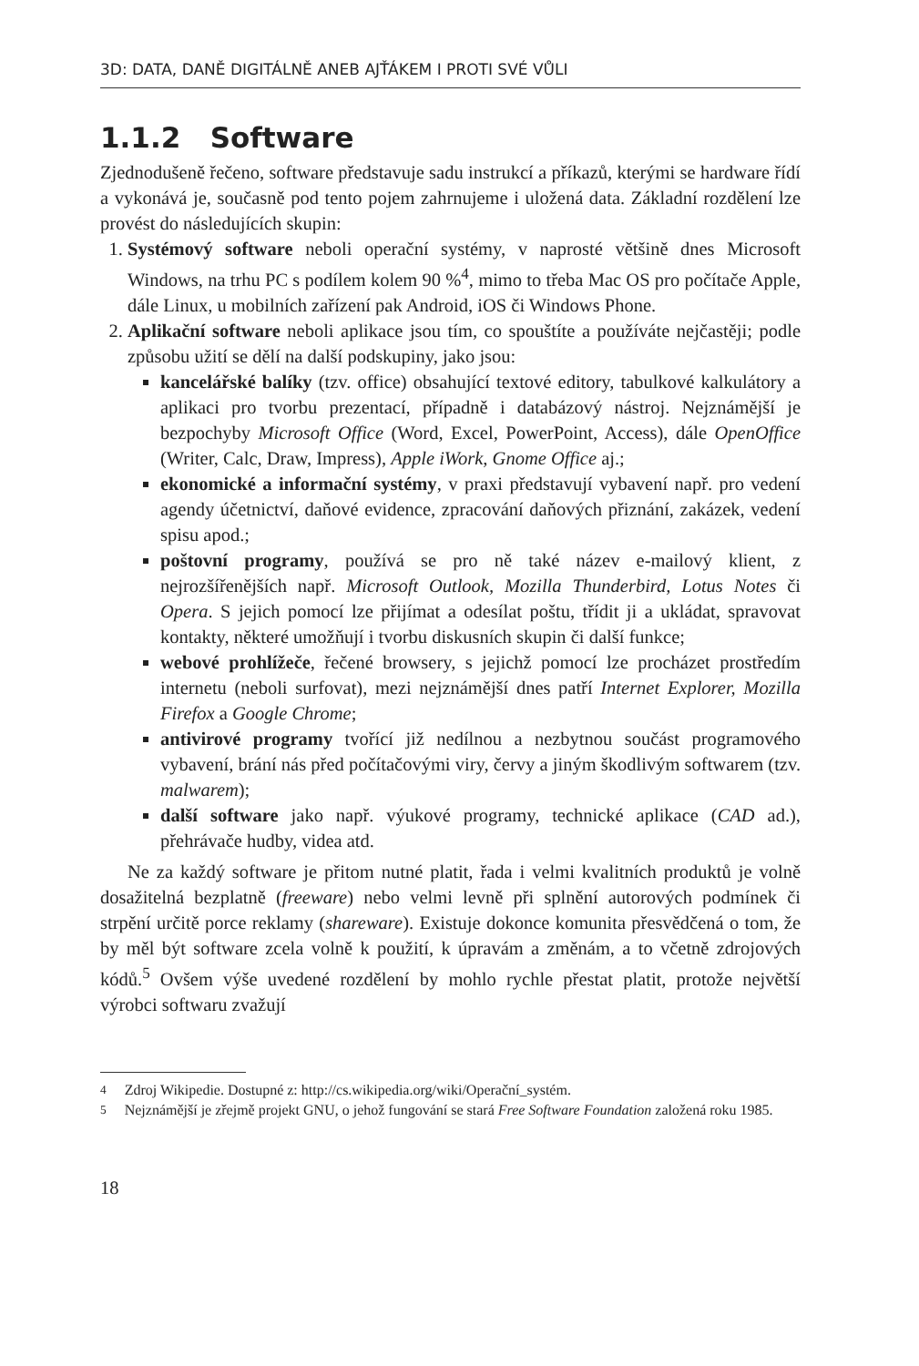3D: DATA, DANĚ DIGITÁLNĚ ANEB AJŤÁKEM I PROTI SVÉ VŮLI
1.1.2 Software
Zjednodušeně řečeno, software představuje sadu instrukcí a příkazů, kterými se hardware řídí a vykonává je, současně pod tento pojem zahrnujeme i uložená data. Základní rozdělení lze provést do následujících skupin:
1. Systémový software neboli operační systémy, v naprosté většině dnes Microsoft Windows, na trhu PC s podílem kolem 90 %<sup>4</sup>, mimo to třeba Mac OS pro počítače Apple, dále Linux, u mobilních zařízení pak Android, iOS či Windows Phone.
2. Aplikační software neboli aplikace jsou tím, co spouštíte a používáte nejčastěji; podle způsobu užití se dělí na další podskupiny, jako jsou:
kancelářské balíky (tzv. office) obsahující textové editory, tabulkové kalkulátory a aplikaci pro tvorbu prezentací, případně i databázový nástroj. Nejznámější je bezpochyby Microsoft Office (Word, Excel, PowerPoint, Access), dále OpenOffice (Writer, Calc, Draw, Impress), Apple iWork, Gnome Office aj.;
ekonomické a informační systémy, v praxi představují vybavení např. pro vedení agendy účetnictví, daňové evidence, zpracování daňových přiznání, zakázek, vedení spisu apod.;
poštovní programy, používá se pro ně také název e-mailový klient, z nejrozšířenějších např. Microsoft Outlook, Mozilla Thunderbird, Lotus Notes či Opera. S jejich pomocí lze přijímat a odesílat poštu, třídit ji a ukládat, spravovat kontakty, některé umožňují i tvorbu diskusních skupin či další funkce;
webové prohlížeče, řečené browsery, s jejichž pomocí lze procházet prostředím internetu (neboli surfovat), mezi nejznámější dnes patří Internet Explorer, Mozilla Firefox a Google Chrome;
antivirové programy tvořící již nedílnou a nezbytnou součást programového vybavení, brání nás před počítačovými viry, červy a jiným škodlivým softwarem (tzv. malwarem);
další software jako např. výukové programy, technické aplikace (CAD ad.), přehrávače hudby, videa atd.
Ne za každý software je přitom nutné platit, řada i velmi kvalitních produktů je volně dosažitelná bezplatně (freeware) nebo velmi levně při splnění autorových podmínek či strpění určitě porce reklamy (shareware). Existuje dokonce komunita přesvědčená o tom, že by měl být software zcela volně k použití, k úpravám a změnám, a to včetně zdrojových kódů.<sup>5</sup> Ovšem výše uvedené rozdělení by mohlo rychle přestat platit, protože největší výrobci softwaru zvažují
<sup>4</sup> Zdroj Wikipedie. Dostupné z: http://cs.wikipedia.org/wiki/Operační_systém.
<sup>5</sup> Nejznámější je zřejmě projekt GNU, o jehož fungování se stará Free Software Foundation založená roku 1985.
18